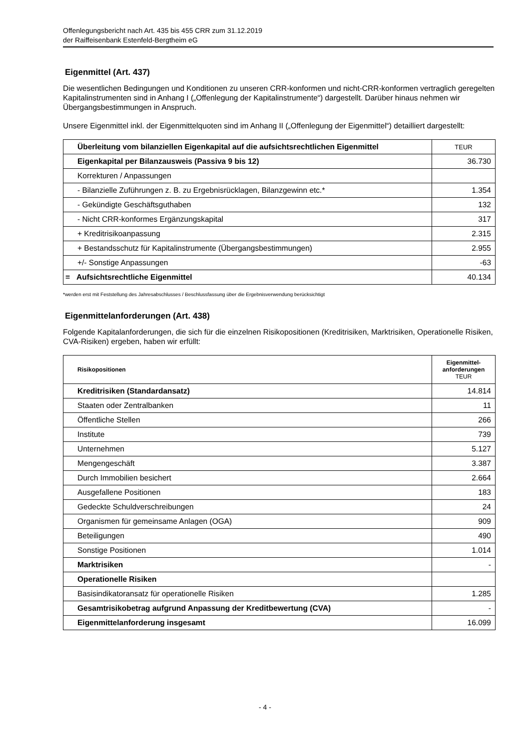Offenlegungsbericht nach Art. 435 bis 455 CRR zum 31.12.2019
der Raiffeisenbank Estenfeld-Bergtheim eG
Eigenmittel (Art. 437)
Die wesentlichen Bedingungen und Konditionen zu unseren CRR-konformen und nicht-CRR-konformen vertraglich geregelten Kapitalinstrumenten sind in Anhang I („Offenlegung der Kapitalinstrumente“) dargestellt. Darüber hinaus nehmen wir Übergangsbestimmungen in Anspruch.
Unsere Eigenmittel inkl. der Eigenmittelquoten sind im Anhang II („Offenlegung der Eigenmittel“) detailliert dargestellt:
| Überleitung vom bilanziellen Eigenkapital auf die aufsichtsrechtlichen Eigenmittel | TEUR |
| --- | --- |
| Eigenkapital per Bilanzausweis (Passiva 9 bis 12) | 36.730 |
| Korrekturen / Anpassungen | |
| - Bilanzielle Zuführungen z. B. zu Ergebnisrücklagen, Bilanzgewinn etc.* | 1.354 |
| - Gekündigte Geschäftsguthaben | 132 |
| - Nicht CRR-konformes Ergänzungskapital | 317 |
| + Kreditrisikoanpassung | 2.315 |
| + Bestandsschutz für Kapitalinstrumente (Übergangsbestimmungen) | 2.955 |
| +/- Sonstige Anpassungen | -63 |
| = Aufsichtsrechtliche Eigenmittel | 40.134 |
*werden erst mit Feststellung des Jahresabschlusses / Beschlussfassung über die Ergebnisverwendung berücksichtigt
Eigenmittelanforderungen (Art. 438)
Folgende Kapitalanforderungen, die sich für die einzelnen Risikopositionen (Kreditrisiken, Marktrisiken, Operationelle Risiken, CVA-Risiken) ergeben, haben wir erfüllt:
| Risikopositionen | Eigenmittel- anforderungen TEUR |
| --- | --- |
| Kreditrisiken (Standardansatz) | 14.814 |
| Staaten oder Zentralbanken | 11 |
| Öffentliche Stellen | 266 |
| Institute | 739 |
| Unternehmen | 5.127 |
| Mengengeschäft | 3.387 |
| Durch Immobilien besichert | 2.664 |
| Ausgefallene Positionen | 183 |
| Gedeckte Schuldverschreibungen | 24 |
| Organismen für gemeinsame Anlagen (OGA) | 909 |
| Beteiligungen | 490 |
| Sonstige Positionen | 1.014 |
| Marktrisiken | - |
| Operationelle Risiken | |
| Basisindikatoransatz für operationelle Risiken | 1.285 |
| Gesamtrisikobetrag aufgrund Anpassung der Kreditbewertung (CVA) | - |
| Eigenmittelanforderung insgesamt | 16.099 |
- 4 -